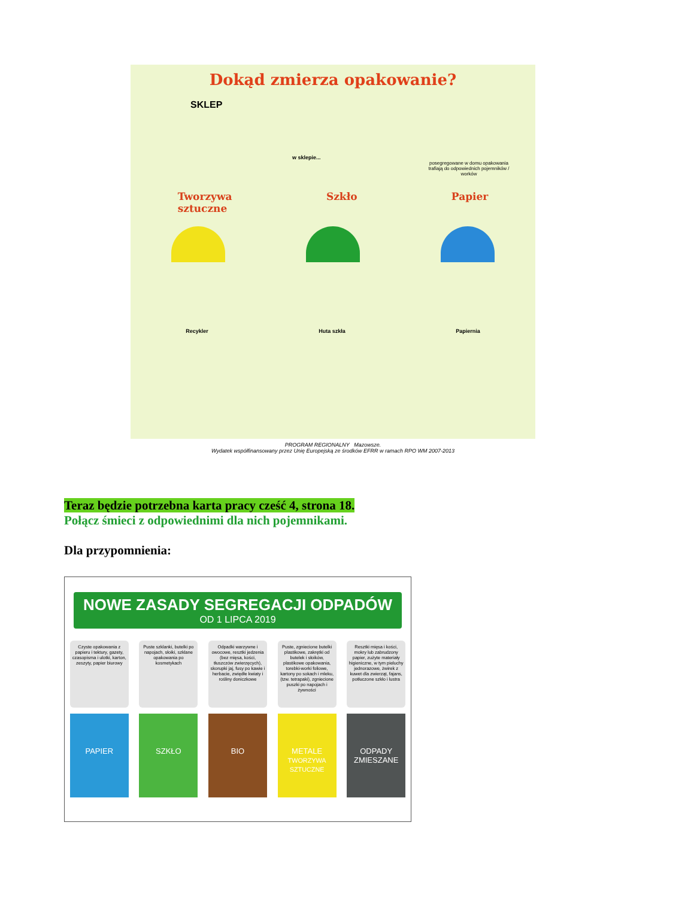Dokąd zmierza opakowanie?
posegregowane w domu opakowania trafiają do odpowiednich pojemników / worków
w sklepie...
SKLEP
Tworzywa
sztuczne Szkło Papier
Recykler Huta szkła Papiernia
PROGRAM REGIONALNY Mazowsze.
Wydatek współfinansowany przez Unię Europejską ze środków EFRR w ramach RPO WM 2007-2013
Teraz będzie potrzebna karta pracy cześć 4, strona 18.
Połącz śmieci z odpowiednimi dla nich pojemnikami.
Dla przypomnienia:
NOWE ZASADY SEGREGACJI ODPADÓW
OD 1 LIPCA 2019
Czyste opakowania z papieru i tektury, gazety, czasopisma i ulotki, karton, zeszyty, papier biurowy
PAPIER
Puste szklanki, butelki po napojach, słoiki, szklane opakowania po kosmetykach
SZKŁO
Odpadki warzywne i owocowe, resztki jedzenia (bez mięsa, kości, tłuszczów zwierzęcych), skorupki jaj, fusy po kawie i herbacie, zwiędłe kwiaty i rośliny doniczkowe
BIO
Puste, zgniecione butelki plastikowe, zakrętki od butelek i słoików, plastikowe opakowania, torebki-worki foliowe, kartony po sokach i mleku, (tzw. tetrapaki), zgniecione puszki po napojach i żywności
METALE
TWORZYWA SZTUCZNE
Resztki mięsa i kości, mokry lub zabrudzony papier, zużyte materiały higieniczne, w tym pieluchy jednorazowe, żwirek z kuwet dla zwierząt, fajans, potłuczone szkło i lustra
ODPADY ZMIESZANE